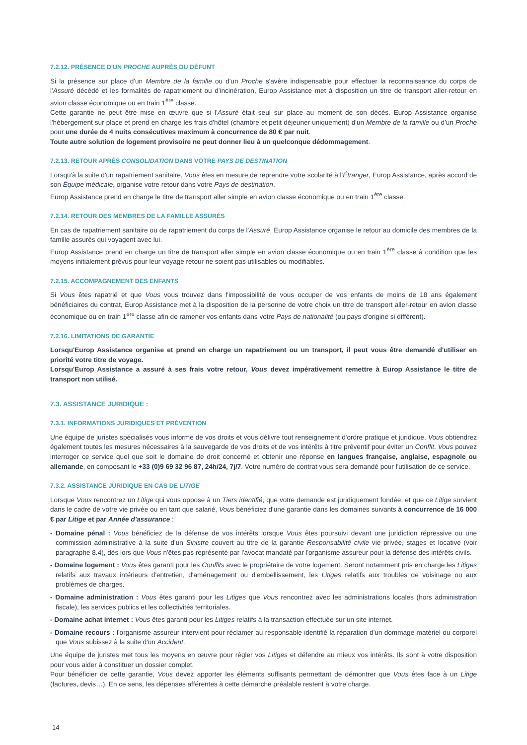7.2.12. PRÉSENCE D'UN PROCHE AUPRÈS DU DÉFUNT
Si la présence sur place d'un Membre de la famille ou d'un Proche s'avère indispensable pour effectuer la reconnaissance du corps de l'Assuré décédé et les formalités de rapatriement ou d'incinération, Europ Assistance met à disposition un titre de transport aller-retour en avion classe économique ou en train 1<sup>ère</sup> classe.
Cette garantie ne peut être mise en œuvre que si l'Assuré était seul sur place au moment de son décès. Europ Assistance organise l'hébergement sur place et prend en charge les frais d'hôtel (chambre et petit déjeuner uniquement) d'un Membre de la famille ou d'un Proche pour une durée de 4 nuits consécutives maximum à concurrence de 80 € par nuit.
Toute autre solution de logement provisoire ne peut donner lieu à un quelconque dédommagement.
7.2.13. RETOUR APRÈS CONSOLIDATION DANS VOTRE PAYS DE DESTINATION
Lorsqu'à la suite d'un rapatriement sanitaire, Vous êtes en mesure de reprendre votre scolarité à l'Étranger, Europ Assistance, après accord de son Équipe médicale, organise votre retour dans votre Pays de destination.
Europ Assistance prend en charge le titre de transport aller simple en avion classe économique ou en train 1<sup>ère</sup> classe.
7.2.14. RETOUR DES MEMBRES DE LA FAMILLE ASSURÉS
En cas de rapatriement sanitaire ou de rapatriement du corps de l'Assuré, Europ Assistance organise le retour au domicile des membres de la famille assurés qui voyagent avec lui.
Europ Assistance prend en charge un titre de transport aller simple en avion classe économique ou en train 1<sup>ère</sup> classe à condition que les moyens initialement prévus pour leur voyage retour ne soient pas utilisables ou modifiables.
7.2.15. ACCOMPAGNEMENT DES ENFANTS
Si Vous êtes rapatrié et que Vous vous trouvez dans l'impossibilité de vous occuper de vos enfants de moins de 18 ans également bénéficiaires du contrat, Europ Assistance met à la disposition de la personne de votre choix un titre de transport aller-retour en avion classe économique ou en train 1<sup>ère</sup> classe afin de ramener vos enfants dans votre Pays de nationalité (ou pays d'origine si différent).
7.2.16. LIMITATIONS DE GARANTIE
Lorsqu'Europ Assistance organise et prend en charge un rapatriement ou un transport, il peut vous être demandé d'utiliser en priorité votre titre de voyage.
Lorsqu'Europ Assistance a assuré à ses frais votre retour, Vous devez impérativement remettre à Europ Assistance le titre de transport non utilisé.
7.3. ASSISTANCE JURIDIQUE :
7.3.1. INFORMATIONS JURIDIQUES ET PRÉVENTION
Une équipe de juristes spécialisés vous informe de vos droits et vous délivre tout renseignement d'ordre pratique et juridique. Vous obtiendrez également toutes les mesures nécessaires à la sauvegarde de vos droits et de vos intérêts à titre préventif pour éviter un Conflit. Vous pouvez interroger ce service quel que soit le domaine de droit concerné et obtenir une réponse en langues française, anglaise, espagnole ou allemande, en composant le +33 (0)9 69 32 96 87, 24h/24, 7j/7. Votre numéro de contrat vous sera demandé pour l'utilisation de ce service.
7.3.2. ASSISTANCE JURIDIQUE EN CAS DE LITIGE
Lorsque Vous rencontrez un Litige qui vous oppose à un Tiers identifié, que votre demande est juridiquement fondée, et que ce Litige survient dans le cadre de votre vie privée ou en tant que salarié, Vous bénéficiez d'une garantie dans les domaines suivants à concurrence de 16 000 € par Litige et par Année d'assurance :
- Domaine pénal : Vous bénéficiez de la défense de vos intérêts lorsque Vous êtes poursuivi devant une juridiction répressive ou une commission administrative à la suite d'un Sinistre couvert au titre de la garantie Responsabilité civile vie privée, stages et locative (voir paragraphe 8.4), dès lors que Vous n'êtes pas représenté par l'avocat mandaté par l'organisme assureur pour la défense des intérêts civils.
- Domaine logement : Vous êtes garanti pour les Conflits avec le propriétaire de votre logement. Seront notamment pris en charge les Litiges relatifs aux travaux intérieurs d'entretien, d'aménagement ou d'embellissement, les Litiges relatifs aux troubles de voisinage ou aux problèmes de charges.
- Domaine administration : Vous êtes garanti pour les Litiges que Vous rencontrez avec les administrations locales (hors administration fiscale), les services publics et les collectivités territoriales.
- Domaine achat internet : Vous êtes garanti pour les Litiges relatifs à la transaction effectuée sur un site internet.
- Domaine recours : l'organisme assureur intervient pour réclamer au responsable identifié la réparation d'un dommage matériel ou corporel que Vous subissez à la suite d'un Accident.
Une équipe de juristes met tous les moyens en œuvre pour régler vos Litiges et défendre au mieux vos intérêts. Ils sont à votre disposition pour vous aider à constituer un dossier complet.
Pour bénéficier de cette garantie, Vous devez apporter les éléments suffisants permettant de démontrer que Vous êtes face à un Litige (factures, devis…). En ce sens, les dépenses afférentes à cette démarche préalable restent à votre charge.
14